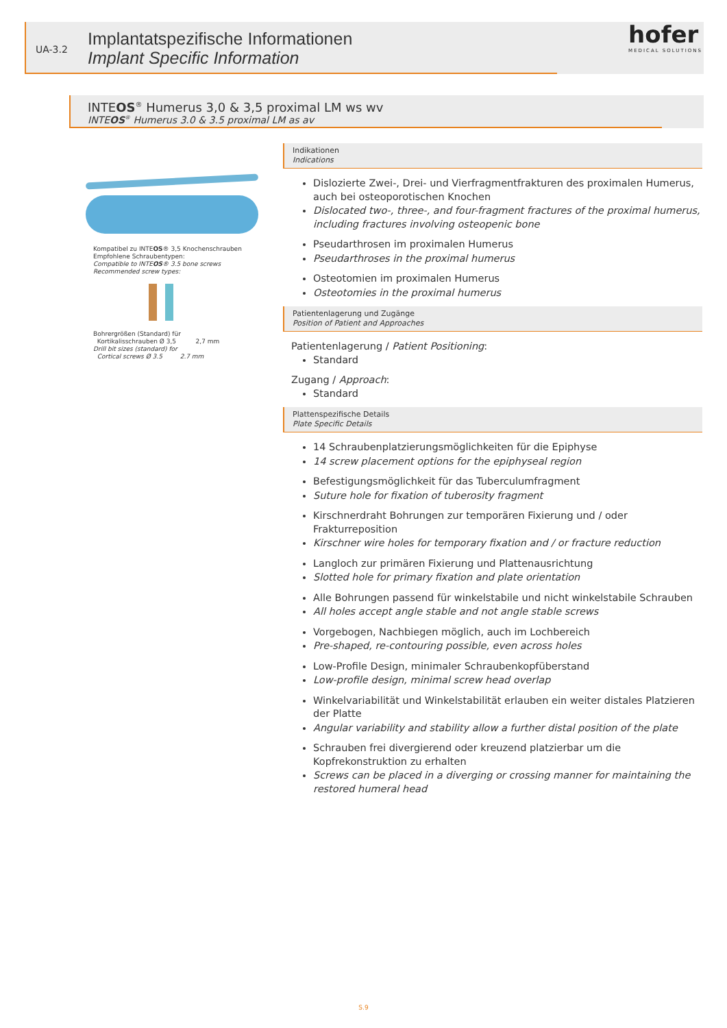UA-3.2
Implantatspezifische Informationen
Implant Specific Information
hofer
MEDICAL SOLUTIONS
INTEOS<sup>®</sup> Humerus 3,0 & 3,5 proximal LM ws wv
INTEOS<sup>®</sup> Humerus 3.0 & 3.5 proximal LM as av
Kompatibel zu INTEOS® 3,5 Knochenschrauben
Empfohlene Schraubentypen:
Compatible to INTEOS® 3.5 bone screws
Recommended screw types:
Bohrergrößen (Standard) für
Kortikalisschrauben Ø 3,5 2,7 mm
Drill bit sizes (standard) for
Cortical screws Ø 3.5 2.7 mm
Indikationen
Indications
Dislozierte Zwei-, Drei- und Vierfragmentfrakturen des proximalen Humerus, auch bei osteoporotischen Knochen
Dislocated two-, three-, and four-fragment fractures of the proximal humerus, including fractures involving osteopenic bone
Pseudarthrosen im proximalen Humerus
Pseudarthroses in the proximal humerus
Osteotomien im proximalen Humerus
Osteotomies in the proximal humerus
Patientenlagerung und Zugänge
Position of Patient and Approaches
Patientenlagerung / Patient Positioning:
Standard
Zugang / Approach:
Standard
Plattenspezifische Details
Plate Specific Details
14 Schraubenplatzierungsmöglichkeiten für die Epiphyse
14 screw placement options for the epiphyseal region
Befestigungsmöglichkeit für das Tuberculumfragment
Suture hole for fixation of tuberosity fragment
Kirschnerdraht Bohrungen zur temporären Fixierung und / oder Frakturreposition
Kirschner wire holes for temporary fixation and / or fracture reduction
Langloch zur primären Fixierung und Plattenausrichtung
Slotted hole for primary fixation and plate orientation
Alle Bohrungen passend für winkelstabile und nicht winkelstabile Schrauben
All holes accept angle stable and not angle stable screws
Vorgebogen, Nachbiegen möglich, auch im Lochbereich
Pre-shaped, re-contouring possible, even across holes
Low-Profile Design, minimaler Schraubenkopfüberstand
Low-profile design, minimal screw head overlap
Winkelvariabilität und Winkelstabilität erlauben ein weiter distales Platzieren der Platte
Angular variability and stability allow a further distal position of the plate
Schrauben frei divergierend oder kreuzend platzierbar um die Kopfrekonstruktion zu erhalten
Screws can be placed in a diverging or crossing manner for maintaining the restored humeral head
S.9